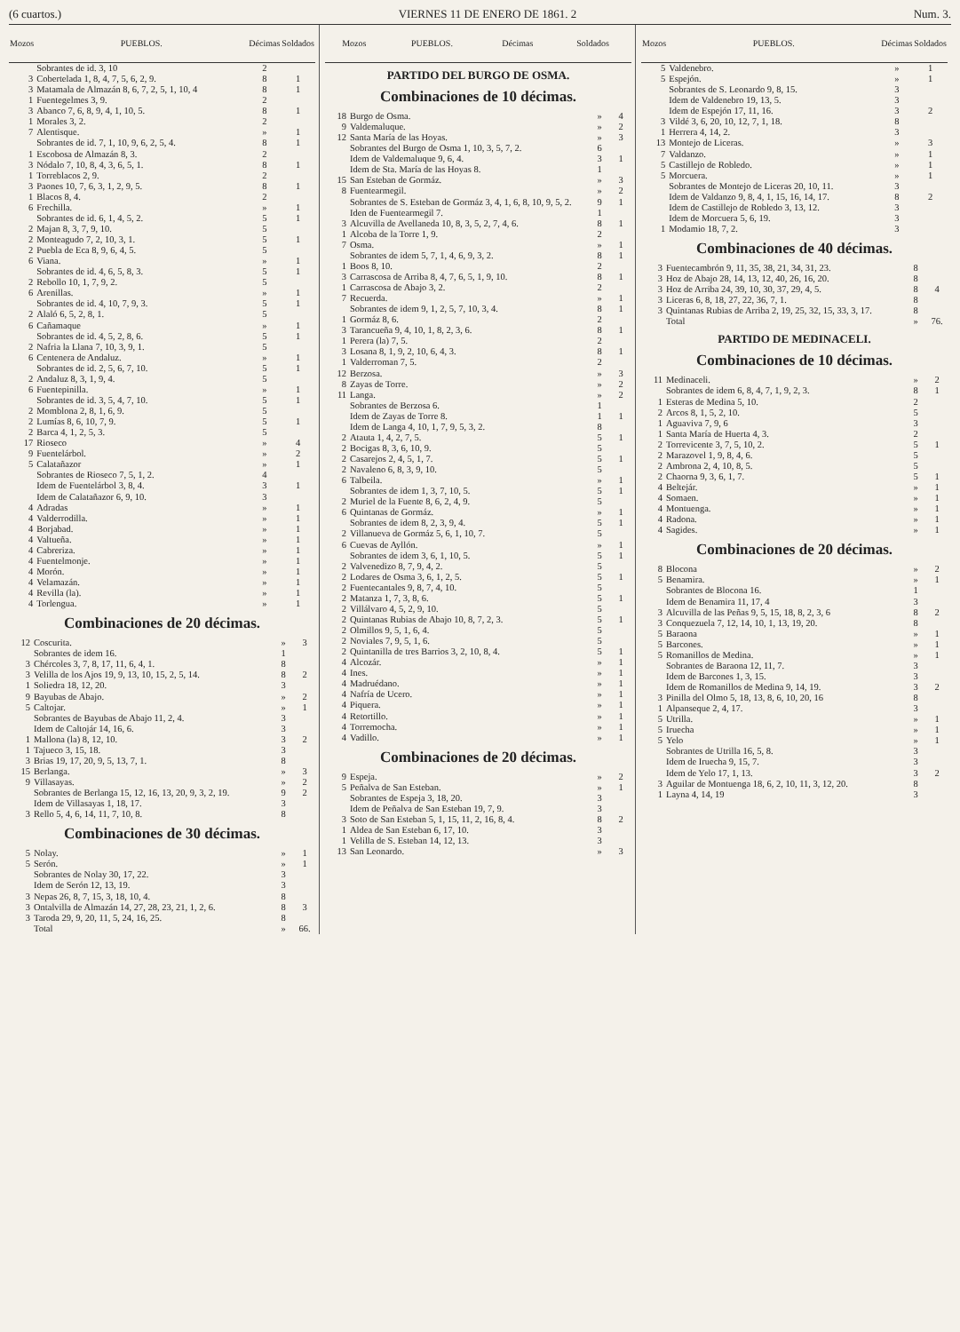(6 cuartos.) VIERNES 11 DE ENERO DE 1861. 2 Num. 3.
| Mozos | PUEBLOS. | Décimas | Soldados |
| --- | --- | --- | --- |
| | Sobrantes de id. 3, 10 | 2 | |
| 3 | Cobertelada 1, 8, 4, 7, 5, 6, 2, 9. | 8 | 1 |
| 3 | Matamala de Almazán 8, 6, 7, 2, 5, 1, 10, 4 | 8 | 1 |
| 1 | Fuentegelmes 3, 9. | 2 | |
| 3 | Abanco 7, 6, 8, 9, 4, 1, 10, 5. | 8 | 1 |
| 1 | Morales 3, 2. | 2 | |
| 7 | Alentisque. | » | 1 |
| | Sobrantes de id. 7, 1, 10, 9, 6, 2, 5, 4. | 8 | 1 |
| 1 | Escobosa de Almazán 8, 3. | 2 | |
| 3 | Nódalo 7, 10, 8, 4, 3, 6, 5, 1. | 8 | 1 |
| 1 | Torreblacos 2, 9. | 2 | |
| 3 | Paones 10, 7, 6, 3, 1, 2, 9, 5. | 8 | 1 |
| 1 | Blacos 8, 4. | 2 | |
| 6 | Frechilla. | » | 1 |
| | Sobrantes de id. 6, 1, 4, 5, 2. | 5 | 1 |
| 2 | Majan 8, 3, 7, 9, 10. | 5 | |
| 2 | Monteagudo 7, 2, 10, 3, 1. | 5 | 1 |
| 2 | Puebla de Eca 8, 9, 6, 4, 5. | 5 | |
| 6 | Viana. | » | 1 |
| | Sobrantes de id. 4, 6, 5, 8, 3. | 5 | 1 |
| 2 | Rebollo 10, 1, 7, 9, 2. | 5 | |
| 6 | Arenillas. | » | 1 |
| | Sobrantes de id. 4, 10, 7, 9, 3. | 5 | 1 |
| 2 | Alaló 6, 5, 2, 8, 1. | 5 | |
| 6 | Cañamaque | » | 1 |
| | Sobrantes de id. 4, 5, 2, 8, 6. | 5 | 1 |
| 2 | Nafria la Llana 7, 10, 3, 9, 1. | 5 | |
| 6 | Centenera de Andaluz. | » | 1 |
| | Sobrantes de id. 2, 5, 6, 7, 10. | 5 | 1 |
| 2 | Andaluz 8, 3, 1, 9, 4. | 5 | |
| 6 | Fuentepinilla. | » | 1 |
| | Sobrantes de id. 3, 5, 4, 7, 10. | 5 | 1 |
| 2 | Momblona 2, 8, 1, 6, 9. | 5 | |
| 2 | Lumías 8, 6, 10, 7, 9. | 5 | 1 |
| 2 | Barca 4, 1, 2, 5, 3. | 5 | |
| 17 | Rioseco | » | 4 |
| 9 | Fuentelárbol. | » | 2 |
| 5 | Calatañazor | » | 1 |
| | Sobrantes de Rioseco 7, 5, 1, 2. | 4 | |
| | Idem de Fuentelárbol 3, 8, 4. | 3 | 1 |
| | Idem de Calatañazor 6, 9, 10. | 3 | |
| 4 | Adradas | » | 1 |
| 4 | Valderrodilla. | » | 1 |
| 4 | Borjabad. | » | 1 |
| 4 | Valtueña. | » | 1 |
| 4 | Cabreriza. | » | 1 |
| 4 | Fuentelmonje. | » | 1 |
| 4 | Morón. | » | 1 |
| 4 | Velamazán. | » | 1 |
| 4 | Revilla (la). | » | 1 |
| 4 | Torlengua. | » | 1 |
Combinaciones de 20 décimas.
| 12 | Coscurita. | » | 3 |
| | Sobrantes de idem 16. | 1 | |
| 3 | Chércoles 3, 7, 8, 17, 11, 6, 4, 1. | 8 | |
| 3 | Velilla de los Ajos 19, 9, 13, 10, 15, 2, 5, 14. | 8 | 2 |
| 1 | Soliedra 18, 12, 20. | 3 | |
| 9 | Bayubas de Abajo. | » | 2 |
| 5 | Caltojar. | » | 1 |
| | Sobrantes de Bayubas de Abajo 11, 2, 4. | 3 | |
| | Idem de Caltojár 14, 16, 6. | 3 | |
| 1 | Mallona (la) 8, 12, 10. | 3 | 2 |
| 1 | Tajueco 3, 15, 18. | 3 | |
| 3 | Brias 19, 17, 20, 9, 5, 13, 7, 1. | 8 | |
| 15 | Berlanga. | » | 3 |
| 9 | Villasayas. | » | 2 |
| | Sobrantes de Berlanga 15, 12, 16, 13, 20, 9, 3, 2, 19. | 9 | 2 |
| | Idem de Villasayas 1, 18, 17. | 3 | |
| 3 | Rello 5, 4, 6, 14, 11, 7, 10, 8. | 8 | |
Combinaciones de 30 décimas.
| 5 | Nolay. | » | 1 |
| 5 | Serón. | » | 1 |
| | Sobrantes de Nolay 30, 17, 22. | 3 | |
| | Idem de Serón 12, 13, 19. | 3 | |
| 3 | Nepas 26, 8, 7, 15, 3, 18, 10, 4. | 8 | |
| 3 | Ontalvilla de Almazán 14, 27, 28, 23, 21, 1, 2, 6. | 8 | 3 |
| 3 | Taroda 29, 9, 20, 11, 5, 24, 16, 25. | 8 | |
| | Total | » | 66. |
| Mozos | PUEBLOS. | Décimas | Soldados |
| --- | --- | --- | --- |
PARTIDO DEL BURGO DE OSMA.
Combinaciones de 10 décimas.
| 18 | Burgo de Osma. | » | 4 |
| 9 | Valdemaluque. | » | 2 |
| 12 | Santa María de las Hoyas. | » | 3 |
| | Sobrantes del Burgo de Osma 1, 10, 3, 5, 7, 2. | 6 | |
| | Idem de Valdemaluque 9, 6, 4. | 3 | 1 |
| | Idem de Sta. María de las Hoyas 8. | 1 | |
| 15 | San Esteban de Gormáz. | » | 3 |
| 8 | Fuentearmegil. | » | 2 |
| | Sobrantes de S. Esteban de Gormáz 3, 4, 1, 6, 8, 10, 9, 5, 2. | 9 | 1 |
| | Iden de Fuentearmegil 7. | 1 | |
| 3 | Alcuvilla de Avellaneda 10, 8, 3, 5, 2, 7, 4, 6. | 8 | 1 |
| 1 | Alcoba de la Torre 1, 9. | 2 | |
| 7 | Osma. | » | 1 |
| | Sobrantes de idem 5, 7, 1, 4, 6, 9, 3, 2. | 8 | 1 |
| 1 | Boos 8, 10. | 2 | |
| 3 | Carrascosa de Arriba 8, 4, 7, 6, 5, 1, 9, 10. | 8 | 1 |
| 1 | Carrascosa de Abajo 3, 2. | 2 | |
| 7 | Recuerda. | » | 1 |
| | Sobrantes de idem 9, 1, 2, 5, 7, 10, 3, 4. | 8 | 1 |
| 1 | Gormáz 8, 6. | 2 | |
| 3 | Tarancueña 9, 4, 10, 1, 8, 2, 3, 6. | 8 | 1 |
| 1 | Perera (la) 7, 5. | 2 | |
| 3 | Losana 8, 1, 9, 2, 10, 6, 4, 3. | 8 | 1 |
| 1 | Valderroman 7, 5. | 2 | |
| 12 | Berzosa. | » | 3 |
| 8 | Zayas de Torre. | » | 2 |
| 11 | Langa. | » | 2 |
| | Sobrantes de Berzosa 6. | 1 | |
| | Idem de Zayas de Torre 8. | 1 | 1 |
| | Idem de Langa 4, 10, 1, 7, 9, 5, 3, 2. | 8 | |
| 2 | Atauta 1, 4, 2, 7, 5. | 5 | 1 |
| 2 | Bocigas 8, 3, 6, 10, 9. | 5 | |
| 2 | Casarejos 2, 4, 5, 1, 7. | 5 | 1 |
| 2 | Navaleno 6, 8, 3, 9, 10. | 5 | |
| 6 | Talbeila. | » | 1 |
| | Sobrantes de idem 1, 3, 7, 10, 5. | 5 | 1 |
| 2 | Muriel de la Fuente 8, 6, 2, 4, 9. | 5 | |
| 6 | Quintanas de Gormáz. | » | 1 |
| | Sobrantes de idem 8, 2, 3, 9, 4. | 5 | 1 |
| 2 | Villanueva de Gormáz 5, 6, 1, 10, 7. | 5 | |
| 6 | Cuevas de Ayllón. | » | 1 |
| | Sobrantes de idem 3, 6, 1, 10, 5. | 5 | 1 |
| 2 | Valvenedizo 8, 7, 9, 4, 2. | 5 | |
| 2 | Lodares de Osma 3, 6, 1, 2, 5. | 5 | 1 |
| 2 | Fuentecantales 9, 8, 7, 4, 10. | 5 | |
| 2 | Matanza 1, 7, 3, 8, 6. | 5 | 1 |
| 2 | Villálvaro 4, 5, 2, 9, 10. | 5 | |
| 2 | Quintanas Rubias de Abajo 10, 8, 7, 2, 3. | 5 | 1 |
| 2 | Olmillos 9, 5, 1, 6, 4. | 5 | |
| 2 | Noviales 7, 9, 5, 1, 6. | 5 | |
| 2 | Quintanilla de tres Barrios 3, 2, 10, 8, 4. | 5 | 1 |
| 4 | Alcozár. | » | 1 |
| 4 | Ines. | » | 1 |
| 4 | Madruédano. | » | 1 |
| 4 | Nafría de Ucero. | » | 1 |
| 4 | Piquera. | » | 1 |
| 4 | Retortillo. | » | 1 |
| 4 | Torremocha. | » | 1 |
| 4 | Vadillo. | » | 1 |
Combinaciones de 20 décimas.
| 9 | Espeja. | » | 2 |
| 5 | Peñalva de San Esteban. | » | 1 |
| | Sobrantes de Espeja 3, 18, 20. | 3 | |
| | Idem de Peñalva de San Esteban 19, 7, 9. | 3 | |
| 3 | Soto de San Esteban 5, 1, 15, 11, 2, 16, 8, 4. | 8 | 2 |
| 1 | Aldea de San Esteban 6, 17, 10. | 3 | |
| 1 | Velilla de S. Esteban 14, 12, 13. | 3 | |
| 13 | San Leonardo. | » | 3 |
| Mozos | PUEBLOS. | Décimas | Soldados |
| --- | --- | --- | --- |
| 5 | Valdenebro. | » | 1 |
| 5 | Espejón. | » | 1 |
| | Sobrantes de S. Leonardo 9, 8, 15. | 3 | |
| | Idem de Valdenebro 19, 13, 5. | 3 | |
| | Idem de Espejón 17, 11, 16. | 3 | 2 |
| 3 | Vildé 3, 6, 20, 10, 12, 7, 1, 18. | 8 | |
| 1 | Herrera 4, 14, 2. | 3 | |
| 13 | Montejo de Liceras. | » | 3 |
| 7 | Valdanzo. | » | 1 |
| 5 | Castillejo de Robledo. | » | 1 |
| 5 | Morcuera. | » | 1 |
| | Sobrantes de Montejo de Liceras 20, 10, 11. | 3 | |
| | Idem de Valdanzo 9, 8, 4, 1, 15, 16, 14, 17. | 8 | 2 |
| | Idem de Castillejo de Robledo 3, 13, 12. | 3 | |
| | Idem de Morcuera 5, 6, 19. | 3 | |
| 1 | Modamio 18, 7, 2. | 3 | |
Combinaciones de 40 décimas.
| 3 | Fuentecambrón 9, 11, 35, 38, 21, 34, 31, 23. | 8 | |
| 3 | Hoz de Abajo 28, 14, 13, 12, 40, 26, 16, 20. | 8 | |
| 3 | Hoz de Arriba 24, 39, 10, 30, 37, 29, 4, 5. | 8 | 4 |
| 3 | Liceras 6, 8, 18, 27, 22, 36, 7, 1. | 8 | |
| 3 | Quintanas Rubias de Arriba 2, 19, 25, 32, 15, 33, 3, 17. | 8 | |
| | Total | » | 76. |
PARTIDO DE MEDINACELI.
Combinaciones de 10 décimas.
| 11 | Medinaceli. | » | 2 |
| | Sobrantes de idem 6, 8, 4, 7, 1, 9, 2, 3. | 8 | 1 |
| 1 | Esteras de Medina 5, 10. | 2 | |
| 2 | Arcos 8, 1, 5, 2, 10. | 5 | |
| 1 | Aguaviva 7, 9, 6 | 3 | |
| 1 | Santa María de Huerta 4, 3. | 2 | |
| 2 | Torrevicente 3, 7, 5, 10, 2. | 5 | 1 |
| 2 | Marazovel 1, 9, 8, 4, 6. | 5 | |
| 2 | Ambrona 2, 4, 10, 8, 5. | 5 | |
| 2 | Chaorna 9, 3, 6, 1, 7. | 5 | 1 |
| 4 | Beltejár. | » | 1 |
| 4 | Somaen. | » | 1 |
| 4 | Montuenga. | » | 1 |
| 4 | Radona. | » | 1 |
| 4 | Sagides. | » | 1 |
Combinaciones de 20 décimas.
| 8 | Blocona | » | 2 |
| 5 | Benamira. | » | 1 |
| | Sobrantes de Blocona 16. | 1 | |
| | Idem de Benamira 11, 17, 4 | 3 | |
| 3 | Alcuvilla de las Peñas 9, 5, 15, 18, 8, 2, 3, 6 | 8 | 2 |
| 3 | Conquezuela 7, 12, 14, 10, 1, 13, 19, 20. | 8 | |
| 5 | Baraona | » | 1 |
| 5 | Barcones. | » | 1 |
| 5 | Romanillos de Medina. | » | 1 |
| | Sobrantes de Baraona 12, 11, 7. | 3 | |
| | Idem de Barcones 1, 3, 15. | 3 | |
| | Idem de Romanillos de Medina 9, 14, 19. | 3 | 2 |
| 3 | Pinilla del Olmo 5, 18, 13, 8, 6, 10, 20, 16 | 8 | |
| 1 | Alpanseque 2, 4, 17. | 3 | |
| 5 | Utrilla. | » | 1 |
| 5 | Iruecha | » | 1 |
| 5 | Yelo | » | 1 |
| | Sobrantes de Utrilla 16, 5, 8. | 3 | |
| | Idem de Iruecha 9, 15, 7. | 3 | |
| | Idem de Yelo 17, 1, 13. | 3 | 2 |
| 3 | Aguilar de Montuenga 18, 6, 2, 10, 11, 3, 12, 20. | 8 | |
| 1 | Layna 4, 14, 19 | 3 | |